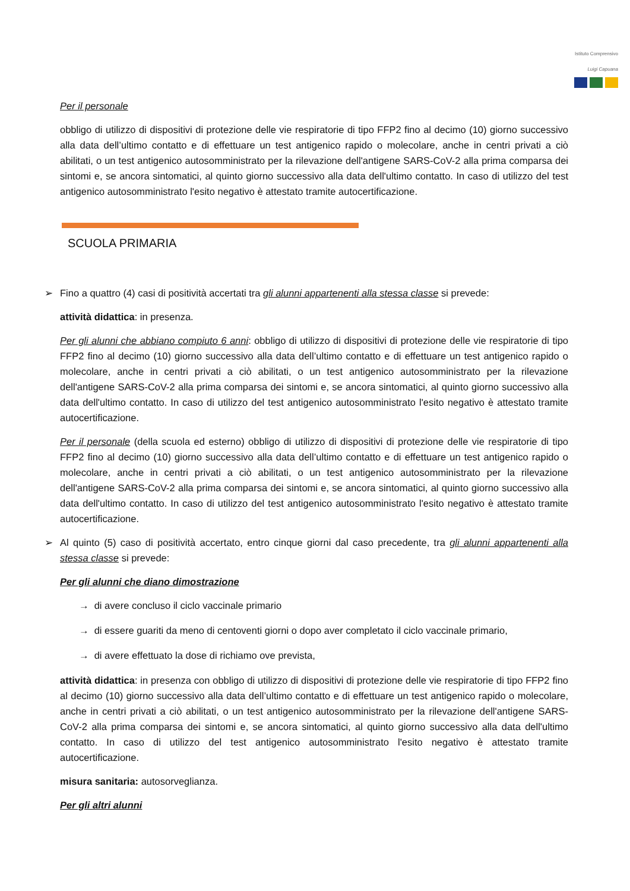Istituto Comprensivo
Luigi Capuana
Per il personale
obbligo di utilizzo di dispositivi di protezione delle vie respiratorie di tipo FFP2 fino al decimo (10) giorno successivo alla data dell’ultimo contatto e di effettuare un test antigenico rapido o molecolare, anche in centri privati a ciò abilitati, o un test antigenico autosomministrato per la rilevazione dell'antigene SARS-CoV-2 alla prima comparsa dei sintomi e, se ancora sintomatici, al quinto giorno successivo alla data dell'ultimo contatto. In caso di utilizzo del test antigenico autosomministrato l'esito negativo è attestato tramite autocertificazione.
SCUOLA PRIMARIA
➢ Fino a quattro (4) casi di positività accertati tra gli alunni appartenenti alla stessa classe si prevede:
attività didattica: in presenza.
Per gli alunni che abbiano compiuto 6 anni: obbligo di utilizzo di dispositivi di protezione delle vie respiratorie di tipo FFP2 fino al decimo (10) giorno successivo alla data dell’ultimo contatto e di effettuare un test antigenico rapido o molecolare, anche in centri privati a ciò abilitati, o un test antigenico autosomministrato per la rilevazione dell'antigene SARS-CoV-2 alla prima comparsa dei sintomi e, se ancora sintomatici, al quinto giorno successivo alla data dell'ultimo contatto. In caso di utilizzo del test antigenico autosomministrato l'esito negativo è attestato tramite autocertificazione.
Per il personale (della scuola ed esterno) obbligo di utilizzo di dispositivi di protezione delle vie respiratorie di tipo FFP2 fino al decimo (10) giorno successivo alla data dell’ultimo contatto e di effettuare un test antigenico rapido o molecolare, anche in centri privati a ciò abilitati, o un test antigenico autosomministrato per la rilevazione dell'antigene SARS-CoV-2 alla prima comparsa dei sintomi e, se ancora sintomatici, al quinto giorno successivo alla data dell'ultimo contatto. In caso di utilizzo del test antigenico autosomministrato l'esito negativo è attestato tramite autocertificazione.
➢ Al quinto (5) caso di positività accertato, entro cinque giorni dal caso precedente, tra gli alunni appartenenti alla stessa classe si prevede:
Per gli alunni che diano dimostrazione
→ di avere concluso il ciclo vaccinale primario
→ di essere guariti da meno di centoventi giorni o dopo aver completato il ciclo vaccinale primario,
→ di avere effettuato la dose di richiamo ove prevista,
attività didattica: in presenza con obbligo di utilizzo di dispositivi di protezione delle vie respiratorie di tipo FFP2 fino al decimo (10) giorno successivo alla data dell’ultimo contatto e di effettuare un test antigenico rapido o molecolare, anche in centri privati a ciò abilitati, o un test antigenico autosomministrato per la rilevazione dell'antigene SARS-CoV-2 alla prima comparsa dei sintomi e, se ancora sintomatici, al quinto giorno successivo alla data dell'ultimo contatto. In caso di utilizzo del test antigenico autosomministrato l'esito negativo è attestato tramite autocertificazione.
misura sanitaria: autosorveglianza.
Per gli altri alunni